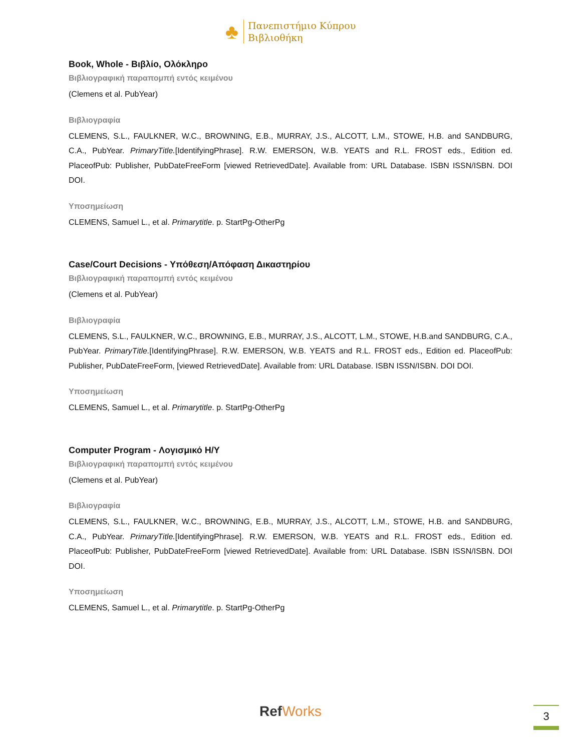♣
Πανεπιστήμιο Κύπρου
Βιβλιοθήκη
Book, Whole - Βιβλίο, Ολόκληρο
Βιβλιογραφική παραπομπή εντός κειμένου
(Clemens et al. PubYear)
Βιβλιογραφία
CLEMENS, S.L., FAULKNER, W.C., BROWNING, E.B., MURRAY, J.S., ALCOTT, L.M., STOWE, H.B. and SANDBURG, C.A., PubYear. PrimaryTitle.[IdentifyingPhrase]. R.W. EMERSON, W.B. YEATS and R.L. FROST eds., Edition ed. PlaceofPub: Publisher, PubDateFreeForm [viewed RetrievedDate]. Available from: URL Database. ISBN ISSN/ISBN. DOI DOI.
Υποσημείωση
CLEMENS, Samuel L., et al. Primarytitle. p. StartPg-OtherPg
Case/Court Decisions - Υπόθεση/Απόφαση Δικαστηρίου
Βιβλιογραφική παραπομπή εντός κειμένου
(Clemens et al. PubYear)
Βιβλιογραφία
CLEMENS, S.L., FAULKNER, W.C., BROWNING, E.B., MURRAY, J.S., ALCOTT, L.M., STOWE, H.B.and SANDBURG, C.A., PubYear. PrimaryTitle.[IdentifyingPhrase]. R.W. EMERSON, W.B. YEATS and R.L. FROST eds., Edition ed. PlaceofPub: Publisher, PubDateFreeForm, [viewed RetrievedDate]. Available from: URL Database. ISBN ISSN/ISBN. DOI DOI.
Υποσημείωση
CLEMENS, Samuel L., et al. Primarytitle. p. StartPg-OtherPg
Computer Program - Λογισμικό Η/Υ
Βιβλιογραφική παραπομπή εντός κειμένου
(Clemens et al. PubYear)
Βιβλιογραφία
CLEMENS, S.L., FAULKNER, W.C., BROWNING, E.B., MURRAY, J.S., ALCOTT, L.M., STOWE, H.B. and SANDBURG, C.A., PubYear. PrimaryTitle.[IdentifyingPhrase]. R.W. EMERSON, W.B. YEATS and R.L. FROST eds., Edition ed. PlaceofPub: Publisher, PubDateFreeForm [viewed RetrievedDate]. Available from: URL Database. ISBN ISSN/ISBN. DOI DOI.
Υποσημείωση
CLEMENS, Samuel L., et al. Primarytitle. p. StartPg-OtherPg
RefWorks 3